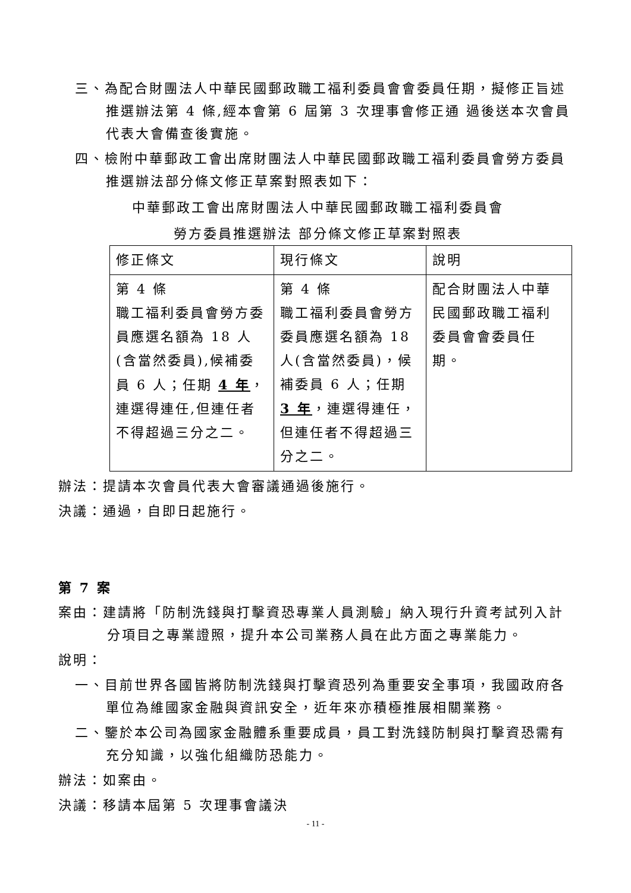三、為配合財團法人中華民國郵政職工福利委員會會委員任期，擬修正旨述推選辦法第 4 條,經本會第 6 屆第 3 次理事會修正通 過後送本次會員代表大會備查後實施。
四、檢附中華郵政工會出席財團法人中華民國郵政職工福利委員會勞方委員推選辦法部分條文修正草案對照表如下：
中華郵政工會出席財團法人中華民國郵政職工福利委員會
勞方委員推選辦法 部分條文修正草案對照表
| 修正條文 | 現行條文 | 說明 |
| 第 4 條 職工福利委員會勞方委員應選名額為 18 人(含當然委員),候補委員 6 人；任期 4 年 ，連選得連任,但連任者不得超過三分之二。 | 第 4 條 職工福利委員會勞方委員應選名額為 18 人(含當然委員)，候補委員 6 人；任期 3 年 ，連選得連任，但連任者不得超過三分之二。 | 配合財團法人中華民國郵政職工福利委員會會委員任期。 |
辦法：提請本次會員代表大會審議通過後施行。
決議：通過，自即日起施行。
第 7 案
案由：建請將「防制洗錢與打擊資恐專業人員測驗」納入現行升資考試列入計分項目之專業證照，提升本公司業務人員在此方面之專業能力。
說明：
一、目前世界各國皆將防制洗錢與打擊資恐列為重要安全事項，我國政府各單位為維國家金融與資訊安全，近年來亦積極推展相關業務。
二、鑒於本公司為國家金融體系重要成員，員工對洗錢防制與打擊資恐需有充分知識，以強化組織防恐能力。
辦法：如案由。
決議：移請本屆第 5 次理事會議決
- 11 -